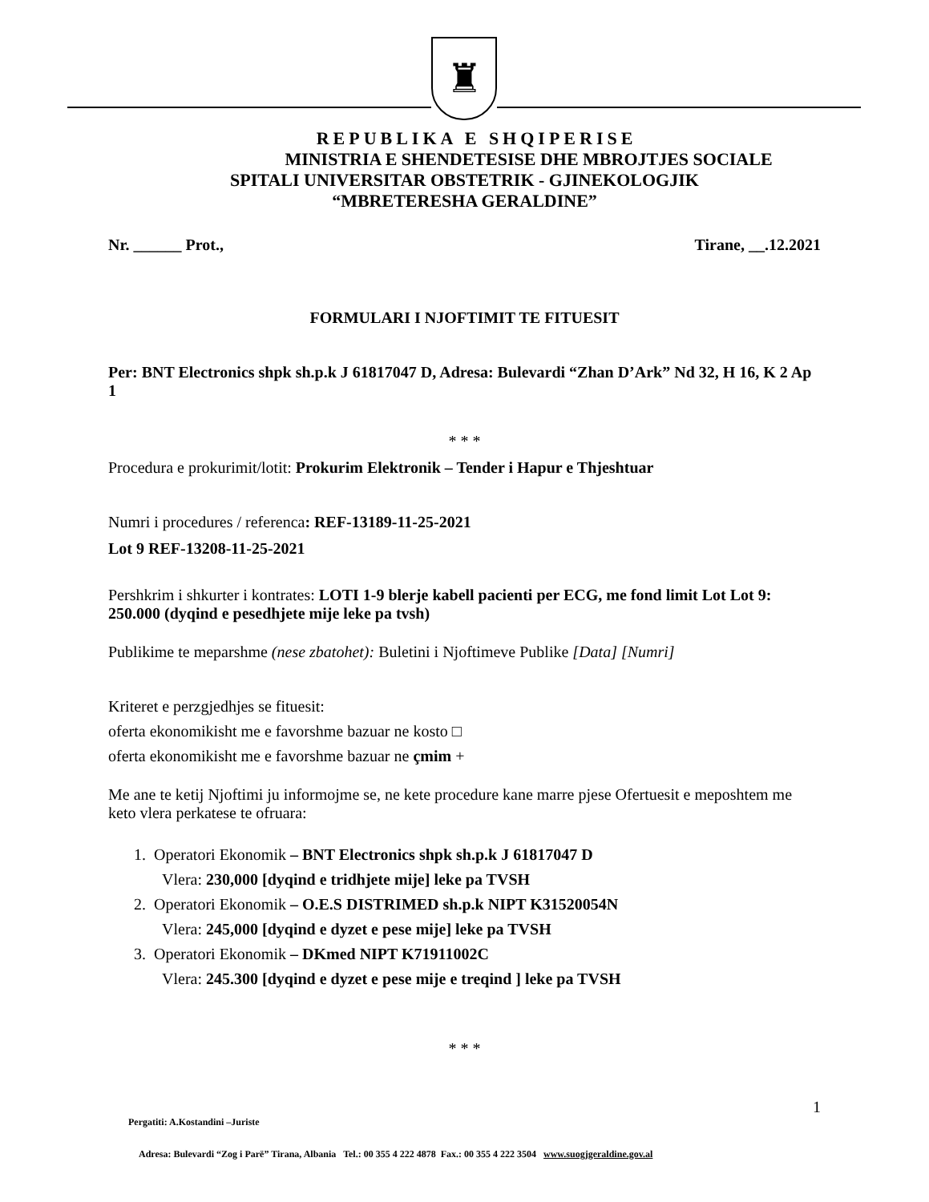♜
REPUBLIKA E SHQIPERISE
MINISTRIA E SHENDETESISE DHE MBROJTJES SOCIALE
SPITALI UNIVERSITAR OBSTETRIK - GJINEKOLOGJIK
“MBRETERESHA GERALDINE”
Nr. ______ Prot., Tirane, __.12.2021
FORMULARI I NJOFTIMIT TE FITUESIT
Per: BNT Electronics shpk sh.p.k J 61817047 D, Adresa: Bulevardi “Zhan D’Ark” Nd 32, H 16, K 2 Ap 1
* * *
Procedura e prokurimit/lotit: Prokurim Elektronik – Tender i Hapur e Thjeshtuar
Numri i procedures / referenca: REF-13189-11-25-2021
Lot 9 REF-13208-11-25-2021
Pershkrim i shkurter i kontrates: LOTI 1-9 blerje kabell pacienti per ECG, me fond limit Lot Lot 9: 250.000 (dyqind e pesedhjete mije leke pa tvsh)
Publikime te meparshme (nese zbatohet): Buletini i Njoftimeve Publike [Data] [Numri]
Kriteret e perzgjedhjes se fituesit:
oferta ekonomikisht me e favorshme bazuar ne kosto □
oferta ekonomikisht me e favorshme bazuar ne çmim +
Me ane te ketij Njoftimi ju informojme se, ne kete procedure kane marre pjese Ofertuesit e meposhtem me keto vlera perkatese te ofruara:
1. Operatori Ekonomik – BNT Electronics shpk sh.p.k J 61817047 D
Vlera: 230,000 [dyqind e tridhjete mije] leke pa TVSH
2. Operatori Ekonomik – O.E.S DISTRIMED sh.p.k NIPT K31520054N
Vlera: 245,000 [dyqind e dyzet e pese mije] leke pa TVSH
3. Operatori Ekonomik – DKmed NIPT K71911002C
Vlera: 245.300 [dyqind e dyzet e pese mije e treqind ] leke pa TVSH
* * *
1
Pergatiti: A.Kostandini –Juriste
Adresa: Bulevardi “Zog i Parë” Tirana, Albania Tel.: 00 355 4 222 4878 Fax.: 00 355 4 222 3504 www.suogjgeraldine.gov.al